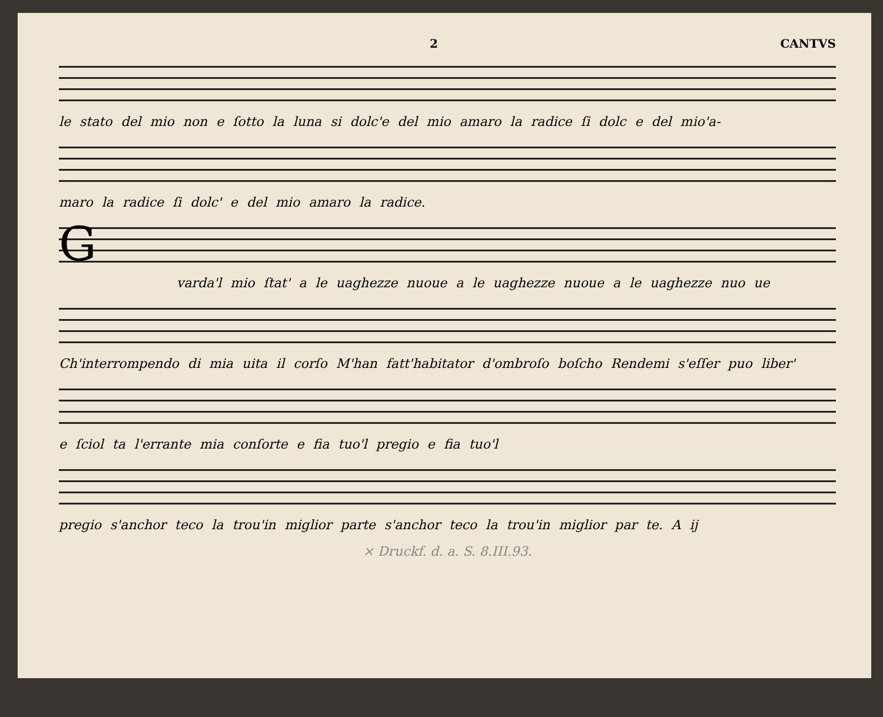2 CANTVS
le stato del mio non e ſotto la luna si dolc'e del mio amaro la radice ſi dolc e del mio'a-
maro la radice ſi dolc' e del mio amaro la radice.
G
varda'l mio ſtat' a le uaghezze nuoue a le uaghezze nuoue a le uaghezze nuo ue
Ch'interrompendo di mia uita il corſo M'han fatt'habitator d'ombroſo boſcho Rendemi s'eſſer puo liber'
e ſciol ta l'errante mia conſorte e fia tuo'l pregio e fia tuo'l
pregio s'anchor teco la trou'in miglior parte s'anchor teco la trou'in miglior par te. A ij
× Druckf. d. a. S. 8.III.93.